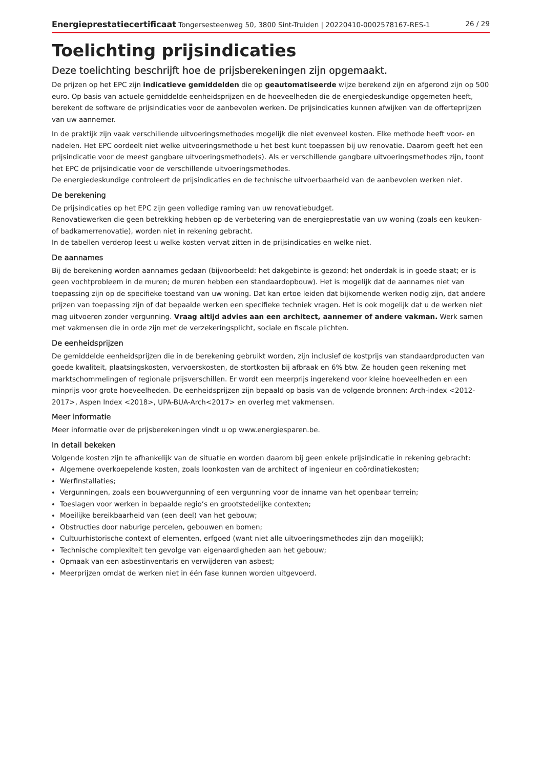Energieprestatiecertificaat Tongersesteenweg 50, 3800 Sint-Truiden | 20220410-0002578167-RES-1 26 / 29
Toelichting prijsindicaties
Deze toelichting beschrijft hoe de prijsberekeningen zijn opgemaakt.
De prijzen op het EPC zijn indicatieve gemiddelden die op geautomatiseerde wijze berekend zijn en afgerond zijn op 500 euro. Op basis van actuele gemiddelde eenheidsprijzen en de hoeveelheden die de energiedeskundige opgemeten heeft, berekent de software de prijsindicaties voor de aanbevolen werken. De prijsindicaties kunnen afwijken van de offerteprijzen van uw aannemer.
In de praktijk zijn vaak verschillende uitvoeringsmethodes mogelijk die niet evenveel kosten. Elke methode heeft voor- en nadelen. Het EPC oordeelt niet welke uitvoeringsmethode u het best kunt toepassen bij uw renovatie. Daarom geeft het een prijsindicatie voor de meest gangbare uitvoeringsmethode(s). Als er verschillende gangbare uitvoeringsmethodes zijn, toont het EPC de prijsindicatie voor de verschillende uitvoeringsmethodes.
De energiedeskundige controleert de prijsindicaties en de technische uitvoerbaarheid van de aanbevolen werken niet.
De berekening
De prijsindicaties op het EPC zijn geen volledige raming van uw renovatiebudget.
Renovatiewerken die geen betrekking hebben op de verbetering van de energieprestatie van uw woning (zoals een keuken- of badkamerrenovatie), worden niet in rekening gebracht.
In de tabellen verderop leest u welke kosten vervat zitten in de prijsindicaties en welke niet.
De aannames
Bij de berekening worden aannames gedaan (bijvoorbeeld: het dakgebinte is gezond; het onderdak is in goede staat; er is geen vochtprobleem in de muren; de muren hebben een standaardopbouw). Het is mogelijk dat de aannames niet van toepassing zijn op de specifieke toestand van uw woning. Dat kan ertoe leiden dat bijkomende werken nodig zijn, dat andere prijzen van toepassing zijn of dat bepaalde werken een specifieke techniek vragen. Het is ook mogelijk dat u de werken niet mag uitvoeren zonder vergunning. Vraag altijd advies aan een architect, aannemer of andere vakman. Werk samen met vakmensen die in orde zijn met de verzekeringsplicht, sociale en fiscale plichten.
De eenheidsprijzen
De gemiddelde eenheidsprijzen die in de berekening gebruikt worden, zijn inclusief de kostprijs van standaardproducten van goede kwaliteit, plaatsingskosten, vervoerskosten, de stortkosten bij afbraak en 6% btw. Ze houden geen rekening met marktschommelingen of regionale prijsverschillen. Er wordt een meerprijs ingerekend voor kleine hoeveelheden en een minprijs voor grote hoeveelheden. De eenheidsprijzen zijn bepaald op basis van de volgende bronnen: Arch-index <2012-2017>, Aspen Index <2018>, UPA-BUA-Arch<2017> en overleg met vakmensen.
Meer informatie
Meer informatie over de prijsberekeningen vindt u op www.energiesparen.be.
In detail bekeken
Volgende kosten zijn te afhankelijk van de situatie en worden daarom bij geen enkele prijsindicatie in rekening gebracht:
Algemene overkoepelende kosten, zoals loonkosten van de architect of ingenieur en coördinatiekosten;
Werfinstallaties;
Vergunningen, zoals een bouwvergunning of een vergunning voor de inname van het openbaar terrein;
Toeslagen voor werken in bepaalde regio’s en grootstedelijke contexten;
Moeilijke bereikbaarheid van (een deel) van het gebouw;
Obstructies door naburige percelen, gebouwen en bomen;
Cultuurhistorische context of elementen, erfgoed (want niet alle uitvoeringsmethodes zijn dan mogelijk);
Technische complexiteit ten gevolge van eigenaardigheden aan het gebouw;
Opmaak van een asbestinventaris en verwijderen van asbest;
Meerprijzen omdat de werken niet in één fase kunnen worden uitgevoerd.